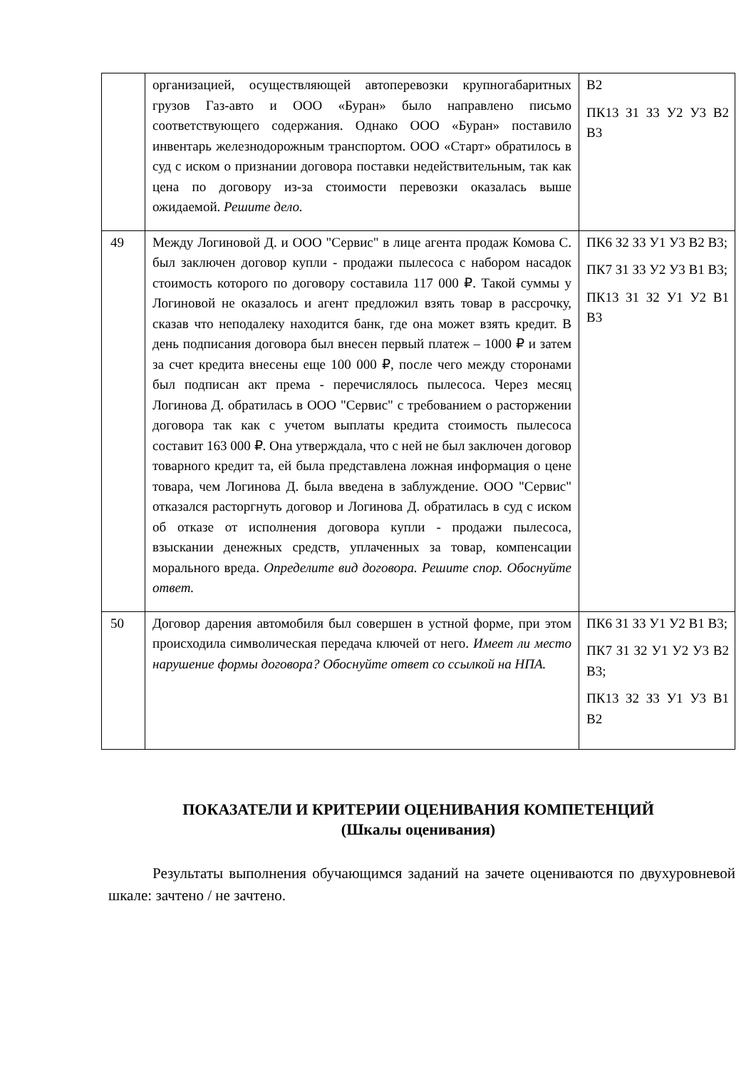| | организацией, осуществляющей автоперевозки крупногабаритных грузов Газ-авто и ООО «Буран» было направлено письмо соответствующего содержания. Однако ООО «Буран» поставило инвентарь железнодорожным транспортом. ООО «Старт» обратилось в суд с иском о признании договора поставки недействительным, так как цена по договору из-за стоимости перевозки оказалась выше ожидаемой. Решите дело. | В2 ПК13 З1 З3 У2 У3 В2 В3 |
| 49 | Между Логиновой Д. и ООО "Сервис" в лице агента продаж Комова С. был заключен договор купли - продажи пылесоса с набором насадок стоимость которого по договору составила 117 000 ₽. Такой суммы у Логиновой не оказалось и агент предложил взять товар в рассрочку, сказав что неподалеку находится банк, где она может взять кредит. В день подписания договора был внесен первый платеж – 1000 ₽ и затем за счет кредита внесены еще 100 000 ₽, после чего между сторонами был подписан акт према - перечислялось пылесоса. Через месяц Логинова Д. обратилась в ООО "Сервис" с требованием о расторжении договора так как с учетом выплаты кредита стоимость пылесоса составит 163 000 ₽. Она утверждала, что с ней не был заключен договор товарного кредит та, ей была представлена ложная информация о цене товара, чем Логинова Д. была введена в заблуждение. ООО "Сервис" отказался расторгнуть договор и Логинова Д. обратилась в суд с иском об отказе от исполнения договора купли - продажи пылесоса, взыскании денежных средств, уплаченных за товар, компенсации морального вреда. Определите вид договора. Решите спор. Обоснуйте ответ. | ПК6 З2 З3 У1 У3 В2 В3; ПК7 З1 З3 У2 У3 В1 В3; ПК13 З1 З2 У1 У2 В1 В3 |
| 50 | Договор дарения автомобиля был совершен в устной форме, при этом происходила символическая передача ключей от него. Имеет ли место нарушение формы договора? Обоснуйте ответ со ссылкой на НПА. | ПК6 З1 З3 У1 У2 В1 В3; ПК7 З1 З2 У1 У2 У3 В2 В3; ПК13 З2 З3 У1 У3 В1 В2 |
ПОКАЗАТЕЛИ И КРИТЕРИИ ОЦЕНИВАНИЯ КОМПЕТЕНЦИЙ
(Шкалы оценивания)
Результаты выполнения обучающимся заданий на зачете оцениваются по двухуровневой шкале: зачтено / не зачтено.